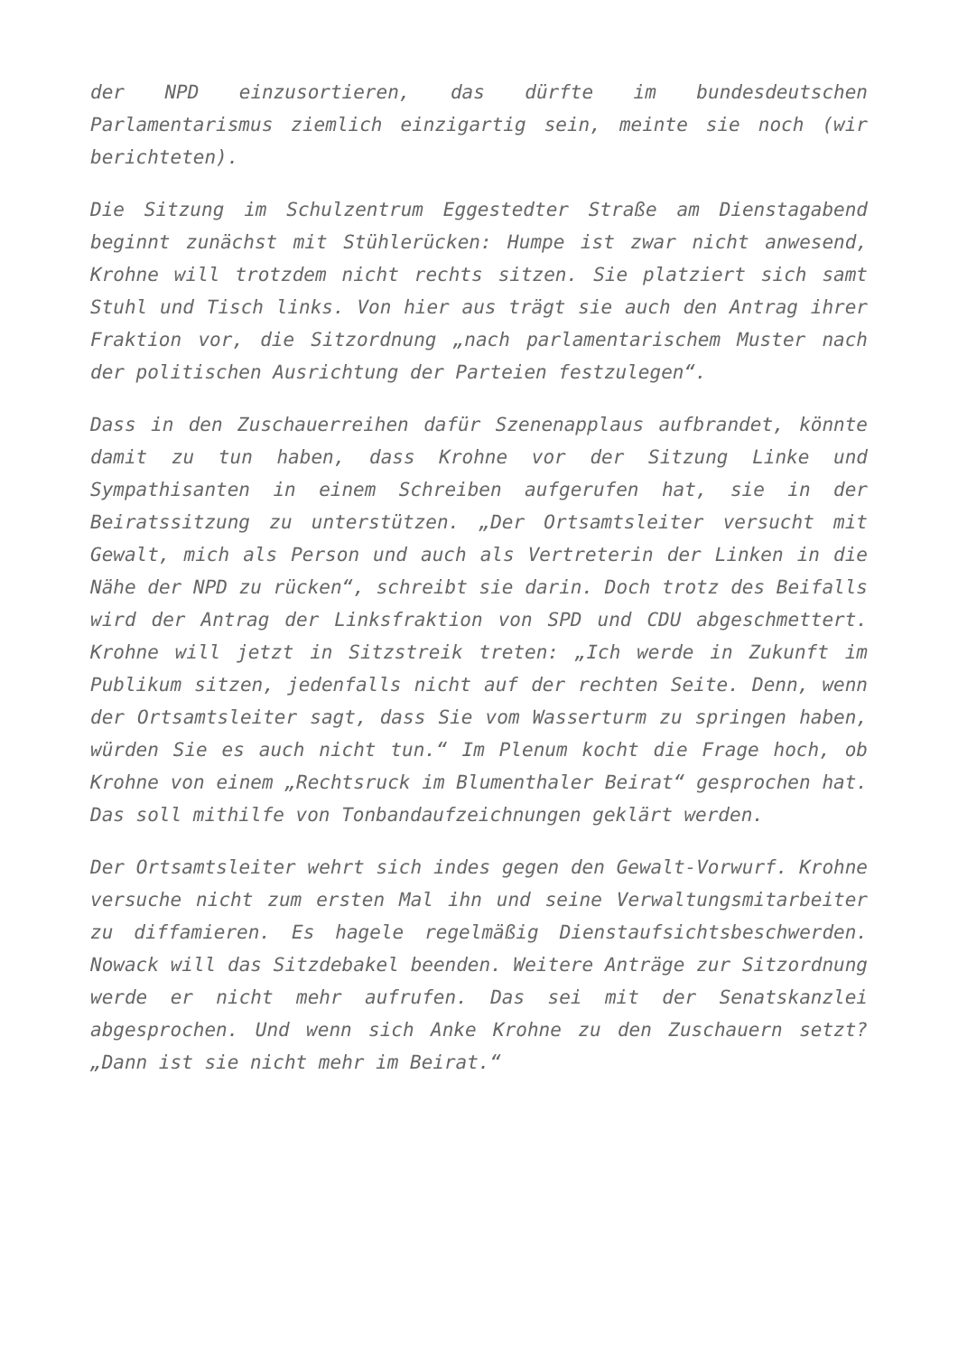der NPD einzusortieren, das dürfte im bundesdeutschen Parlamentarismus ziemlich einzigartig sein, meinte sie noch (wir berichteten).
Die Sitzung im Schulzentrum Eggestedter Straße am Dienstagabend beginnt zunächst mit Stühlerücken: Humpe ist zwar nicht anwesend, Krohne will trotzdem nicht rechts sitzen. Sie platziert sich samt Stuhl und Tisch links. Von hier aus trägt sie auch den Antrag ihrer Fraktion vor, die Sitzordnung „nach parlamentarischem Muster nach der politischen Ausrichtung der Parteien festzulegen“.
Dass in den Zuschauerreihen dafür Szenenapplaus aufbrandet, könnte damit zu tun haben, dass Krohne vor der Sitzung Linke und Sympathisanten in einem Schreiben aufgerufen hat, sie in der Beiratssitzung zu unterstützen. „Der Ortsamtsleiter versucht mit Gewalt, mich als Person und auch als Vertreterin der Linken in die Nähe der NPD zu rücken“, schreibt sie darin. Doch trotz des Beifalls wird der Antrag der Linksfraktion von SPD und CDU abgeschmettert. Krohne will jetzt in Sitzstreik treten: „Ich werde in Zukunft im Publikum sitzen, jedenfalls nicht auf der rechten Seite. Denn, wenn der Ortsamtsleiter sagt, dass Sie vom Wasserturm zu springen haben, würden Sie es auch nicht tun.“ Im Plenum kocht die Frage hoch, ob Krohne von einem „Rechtsruck im Blumenthaler Beirat“ gesprochen hat. Das soll mithilfe von Tonbandaufzeichnungen geklärt werden.
Der Ortsamtsleiter wehrt sich indes gegen den Gewalt-Vorwurf. Krohne versuche nicht zum ersten Mal ihn und seine Verwaltungsmitarbeiter zu diffamieren. Es hagele regelmäßig Dienstaufsichtsbeschwerden. Nowack will das Sitzdebakel beenden. Weitere Anträge zur Sitzordnung werde er nicht mehr aufrufen. Das sei mit der Senatskanzlei abgesprochen. Und wenn sich Anke Krohne zu den Zuschauern setzt? „Dann ist sie nicht mehr im Beirat.“